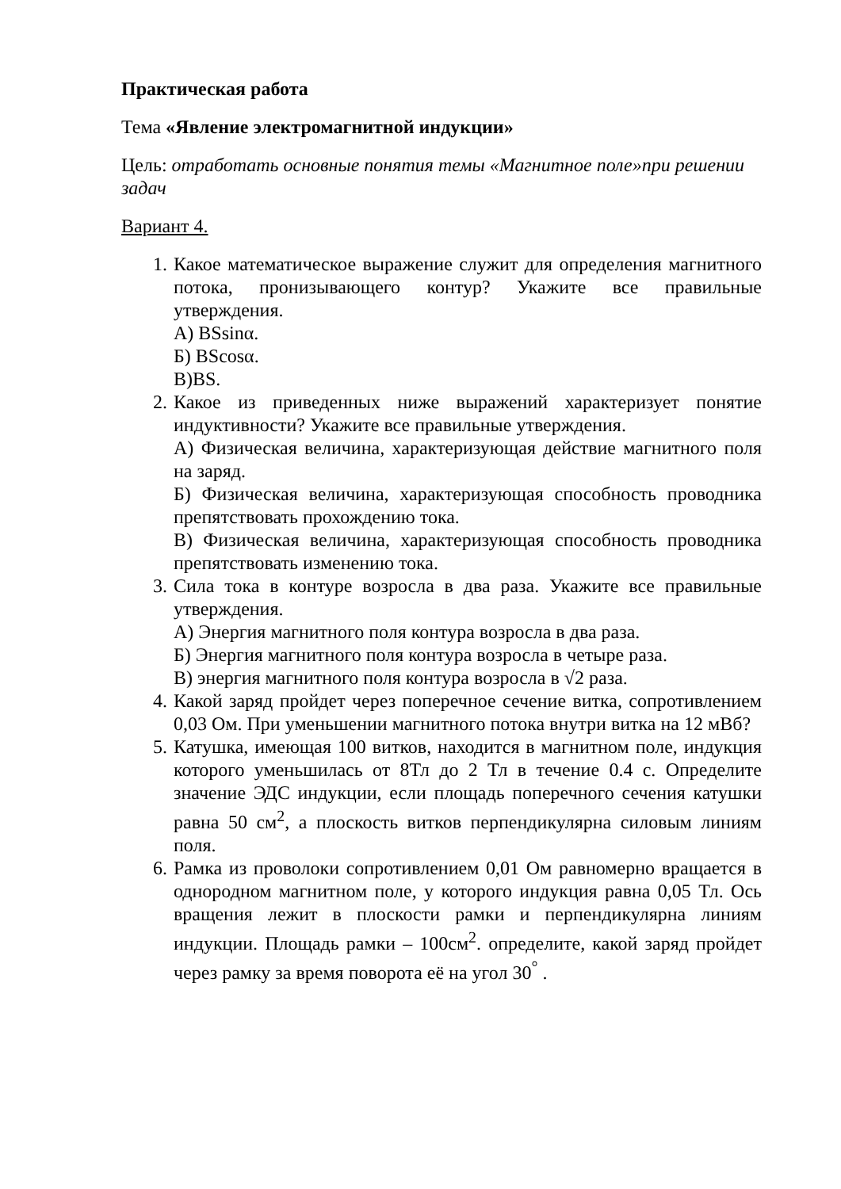Практическая работа
Тема «Явление электромагнитной индукции»
Цель: отработать основные понятия темы «Магнитное поле»при решении задач
Вариант 4.
1. Какое математическое выражение служит для определения магнитного потока, пронизывающего контур? Укажите все правильные утверждения.
А) BSsinα.
Б) BScosα.
В)BS.
2. Какое из приведенных ниже выражений характеризует понятие индуктивности? Укажите все правильные утверждения.
А) Физическая величина, характеризующая действие магнитного поля на заряд.
Б) Физическая величина, характеризующая способность проводника препятствовать прохождению тока.
В) Физическая величина, характеризующая способность проводника препятствовать изменению тока.
3. Сила тока в контуре возросла в два раза. Укажите все правильные утверждения.
А) Энергия магнитного поля контура возросла в два раза.
Б) Энергия магнитного поля контура возросла в четыре раза.
В) энергия магнитного поля контура возросла в √2 раза.
4. Какой заряд пройдет через поперечное сечение витка, сопротивлением 0,03 Ом. При уменьшении магнитного потока внутри витка на 12 мВб?
5. Катушка, имеющая 100 витков, находится в магнитном поле, индукция которого уменьшилась от 8Тл до 2 Тл в течение 0.4 с. Определите значение ЭДС индукции, если площадь поперечного сечения катушки равна 50 см<sup>2</sup>, а плоскость витков перпендикулярна силовым линиям поля.
6. Рамка из проволоки сопротивлением 0,01 Ом равномерно вращается в однородном магнитном поле, у которого индукция равна 0,05 Тл. Ось вращения лежит в плоскости рамки и перпендикулярна линиям индукции. Площадь рамки – 100см<sup>2</sup>. определите, какой заряд пройдет через рамку за время поворота её на угол 30<sup>°</sup> .